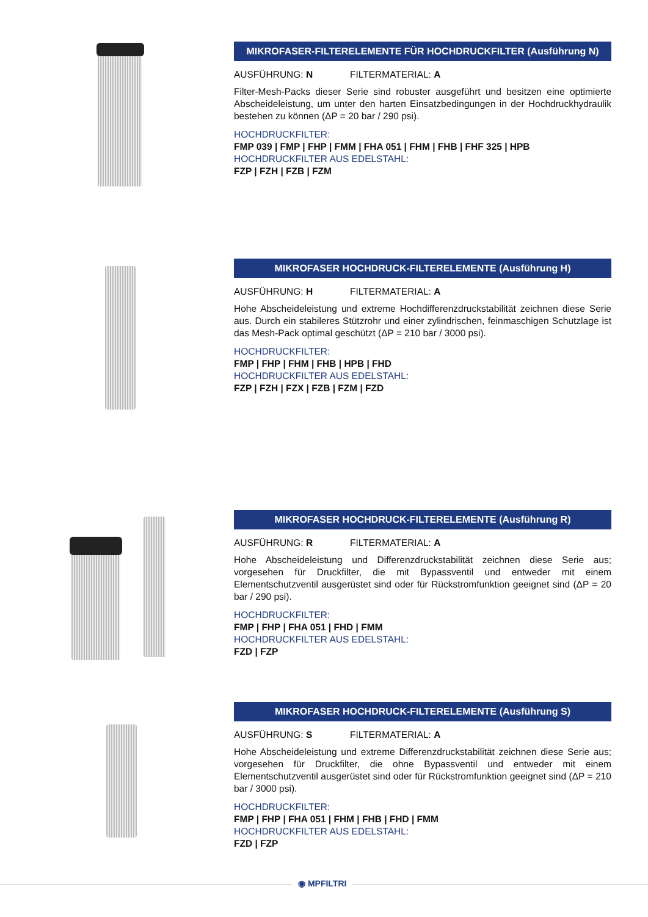MIKROFASER-FILTERELEMENTE FÜR HOCHDRUCKFILTER (Ausführung N)
AUSFÜHRUNG: N FILTERMATERIAL: A
Filter-Mesh-Packs dieser Serie sind robuster ausgeführt und besitzen eine optimierte Abscheideleistung, um unter den harten Einsatzbedingungen in der Hochdruckhydraulik bestehen zu können (ΔP = 20 bar / 290 psi).
HOCHDRUCKFILTER:
FMP 039 | FMP | FHP | FMM | FHA 051 | FHM | FHB | FHF 325 | HPB
HOCHDRUCKFILTER AUS EDELSTAHL:
FZP | FZH | FZB | FZM
MIKROFASER HOCHDRUCK-FILTERELEMENTE (Ausführung H)
AUSFÜHRUNG: H FILTERMATERIAL: A
Hohe Abscheideleistung und extreme Hochdifferenzdruckstabilität zeichnen diese Serie aus. Durch ein stabileres Stützrohr und einer zylindrischen, feinmaschigen Schutzlage ist das Mesh-Pack optimal geschützt (ΔP = 210 bar / 3000 psi).
HOCHDRUCKFILTER:
FMP | FHP | FHM | FHB | HPB | FHD
HOCHDRUCKFILTER AUS EDELSTAHL:
FZP | FZH | FZX | FZB | FZM | FZD
MIKROFASER HOCHDRUCK-FILTERELEMENTE (Ausführung R)
AUSFÜHRUNG: R FILTERMATERIAL: A
Hohe Abscheideleistung und Differenzdruckstabilität zeichnen diese Serie aus; vorgesehen für Druckfilter, die mit Bypassventil und entweder mit einem Elementschutzventil ausgerüstet sind oder für Rückstromfunktion geeignet sind (ΔP = 20 bar / 290 psi).
HOCHDRUCKFILTER:
FMP | FHP | FHA 051 | FHD | FMM
HOCHDRUCKFILTER AUS EDELSTAHL:
FZD | FZP
MIKROFASER HOCHDRUCK-FILTERELEMENTE (Ausführung S)
AUSFÜHRUNG: S FILTERMATERIAL: A
Hohe Abscheideleistung und extreme Differenzdruckstabilität zeichnen diese Serie aus; vorgesehen für Druckfilter, die ohne Bypassventil und entweder mit einem Elementschutzventil ausgerüstet sind oder für Rückstromfunktion geeignet sind (ΔP = 210 bar / 3000 psi).
HOCHDRUCKFILTER:
FMP | FHP | FHA 051 | FHM | FHB | FHD | FMM
HOCHDRUCKFILTER AUS EDELSTAHL:
FZD | FZP
◉ MPFILTRI